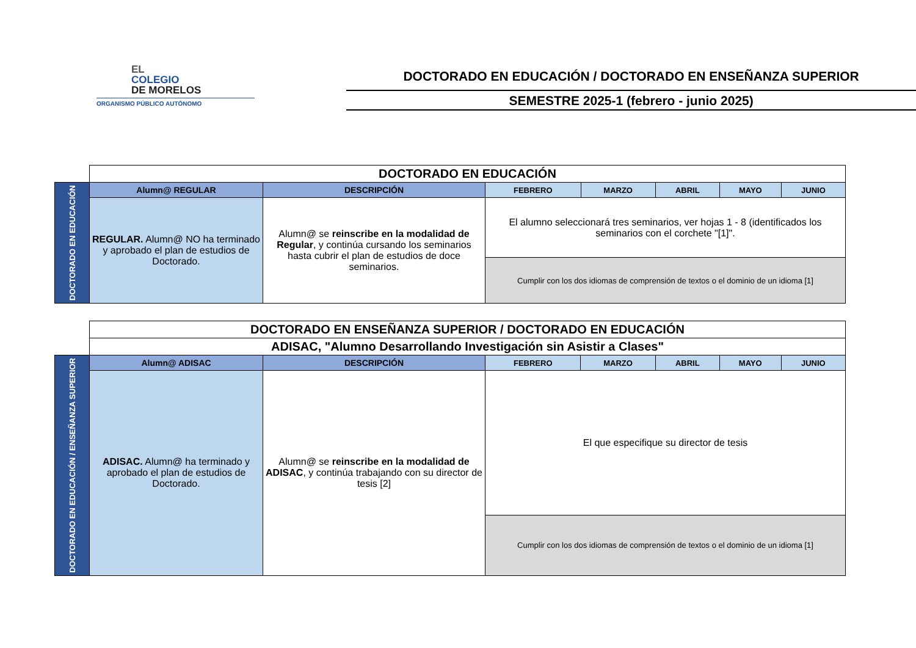EL
COLEGIO
DE MORELOS
ORGANISMO PÚBLICO AUTÓNOMO
DOCTORADO EN EDUCACIÓN / DOCTORADO EN ENSEÑANZA SUPERIOR
SEMESTRE 2025-1 (febrero - junio 2025)
| | DOCTORADO EN EDUCACIÓN | | | | | | |
| DOCTORADO EN EDUCACIÓN | Alumn@ REGULAR | DESCRIPCIÓN | FEBRERO | MARZO | ABRIL | MAYO | JUNIO |
| | REGULAR. Alumn@ NO ha terminado y aprobado el plan de estudios de Doctorado. | Alumn@ se reinscribe en la modalidad de Regular , y continúa cursando los seminarios hasta cubrir el plan de estudios de doce seminarios. | El alumno seleccionará tres seminarios, ver hojas 1 - 8 (identificados los seminarios con el corchete "[1]". | | | | |
| | | | Cumplir con los dos idiomas de comprensión de textos o el dominio de un idioma [1] | | | | |
| | DOCTORADO EN ENSEÑANZA SUPERIOR / DOCTORADO EN EDUCACIÓN | | | | | | |
| | ADISAC, "Alumno Desarrollando Investigación sin Asistir a Clases" | | | | | | |
| DOCTORADO EN EDUCACIÓN / ENSEÑANZA SUPERIOR | Alumn@ ADISAC | DESCRIPCIÓN | FEBRERO | MARZO | ABRIL | MAYO | JUNIO |
| | ADISAC. Alumn@ ha terminado y aprobado el plan de estudios de Doctorado. | Alumn@ se reinscribe en la modalidad de ADISAC , y continúa trabajando con su director de tesis [2] | El que especifique su director de tesis | | | | |
| | | | Cumplir con los dos idiomas de comprensión de textos o el dominio de un idioma [1] | | | | |